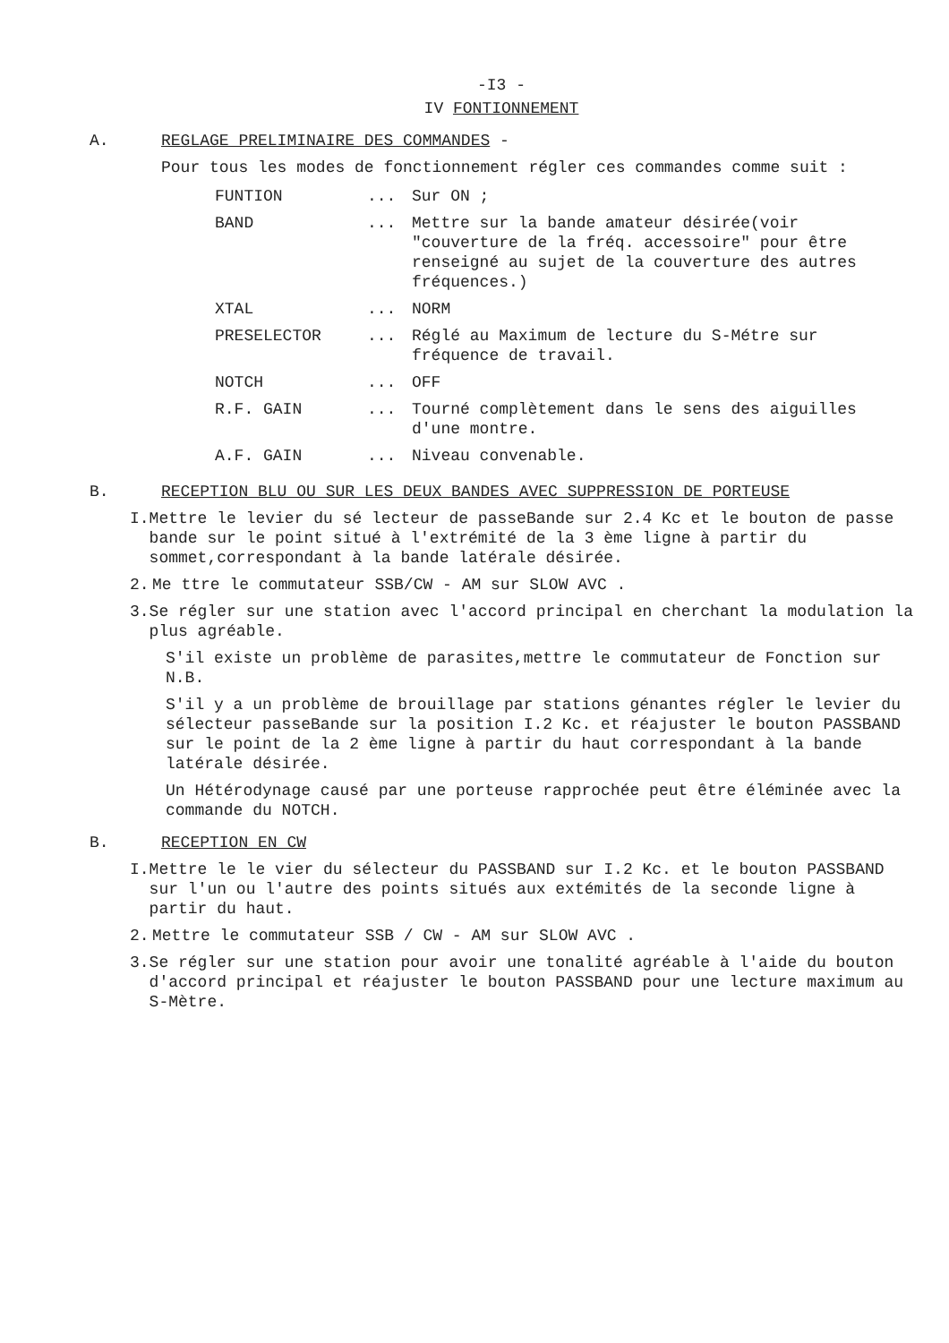-I3 -
IV FONTIONNEMENT
A. REGLAGE PRELIMINAIRE DES COMMANDES -
Pour tous les modes de fonctionnement régler ces commandes comme suit :
| FUNTION | ... | Sur ON ; |
| BAND | ... | Mettre sur la bande amateur désirée(voir "couverture de la fréq. accessoire" pour être renseigné au sujet de la couverture des autres fréquences.) |
| XTAL | ... | NORM |
| PRESELECTOR | ... | Réglé au Maximum de lecture du S-Métre sur fréquence de travail. |
| NOTCH | ... | OFF |
| R.F. GAIN | ... | Tourné complètement dans le sens des aiguilles d'une montre. |
| A.F. GAIN | ... | Niveau convenable. |
B. RECEPTION BLU OU SUR LES DEUX BANDES AVEC SUPPRESSION DE PORTEUSE
I. Mettre le levier du sé lecteur de passeBande sur 2.4 Kc et le bouton de passe bande sur le point situé à l'extrémité de la 3 ème ligne à partir du sommet,correspondant à la bande latérale désirée.
2. Me ttre le commutateur SSB/CW - AM sur SLOW AVC .
3. Se régler sur une station avec l'accord principal en cherchant la modulation la plus agréable.
S'il existe un problème de parasites,mettre le commutateur de Fonction sur N.B.
S'il y a un problème de brouillage par stations génantes régler le levier du sélecteur passeBande sur la position I.2 Kc. et réajuster le bouton PASSBAND sur le point de la 2 ème ligne à partir du haut correspondant à la bande latérale désirée.
Un Hétérodynage causé par une porteuse rapprochée peut être éléminée avec la commande du NOTCH.
B. RECEPTION EN CW
I. Mettre le le vier du sélecteur du PASSBAND sur I.2 Kc. et le bouton PASSBAND sur l'un ou l'autre des points situés aux extémités de la seconde ligne à partir du haut.
2. Mettre le commutateur SSB / CW - AM sur SLOW AVC .
3. Se régler sur une station pour avoir une tonalité agréable à l'aide du bouton d'accord principal et réajuster le bouton PASSBAND pour une lecture maximum au S-Mètre.